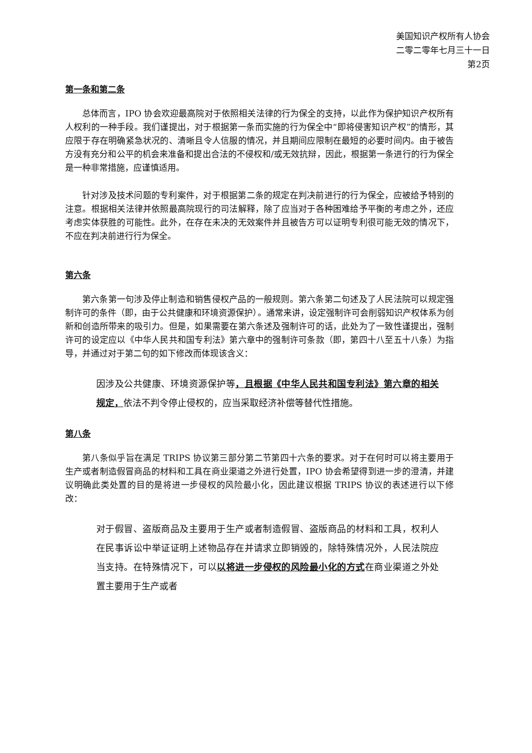美国知识产权所有人协会
二零二零年七月三十一日
第2页
第一条和第二条
总体而言，IPO 协会欢迎最高院对于依照相关法律的行为保全的支持，以此作为保护知识产权所有人权利的一种手段。我们谨提出，对于根据第一条而实施的行为保全中“即将侵害知识产权”的情形，其应限于存在明确紧急状况的、清晰且令人信服的情况，并且期间应限制在最短的必要时间内。由于被告方没有充分和公平的机会来准备和提出合法的不侵权和/或无效抗辩，因此，根据第一条进行的行为保全是一种非常措施，应谨慎适用。
针对涉及技术问题的专利案件，对于根据第二条的规定在判决前进行的行为保全，应被给予特别的注意。根据相关法律并依照最高院现行的司法解释，除了应当对于各种困难给予平衡的考虑之外，还应考虑实体获胜的可能性。此外，在存在未决的无效案件并且被告方可以证明专利很可能无效的情况下，不应在判决前进行行为保全。
第六条
第六条第一句涉及停止制造和销售侵权产品的一般规则。第六条第二句述及了人民法院可以规定强制许可的条件（即，由于公共健康和环境资源保护）。通常来讲，设定强制许可会削弱知识产权体系为创新和创造所带来的吸引力。但是，如果需要在第六条述及强制许可的话，此处为了一致性谨提出，强制许可的设定应以《中华人民共和国专利法》第六章中的强制许可条款（即，第四十八至五十八条）为指导，并通过对于第二句的如下修改而体现该含义：
因涉及公共健康、环境资源保护等，且根据《中华人民共和国专利法》第六章的相关规定，依法不判令停止侵权的，应当采取经济补偿等替代性措施。
第八条
第八条似乎旨在满足 TRIPS 协议第三部分第二节第四十六条的要求。对于在何时可以将主要用于生产或者制造假冒商品的材料和工具在商业渠道之外进行处置，IPO 协会希望得到进一步的澄清，并建议明确此类处置的目的是将进一步侵权的风险最小化，因此建议根据 TRIPS 协议的表述进行以下修改：
对于假冒、盗版商品及主要用于生产或者制造假冒、盗版商品的材料和工具，权利人在民事诉讼中举证证明上述物品存在并请求立即销毁的，除特殊情况外，人民法院应当支持。在特殊情况下，可以以将进一步侵权的风险最小化的方式在商业渠道之外处置主要用于生产或者